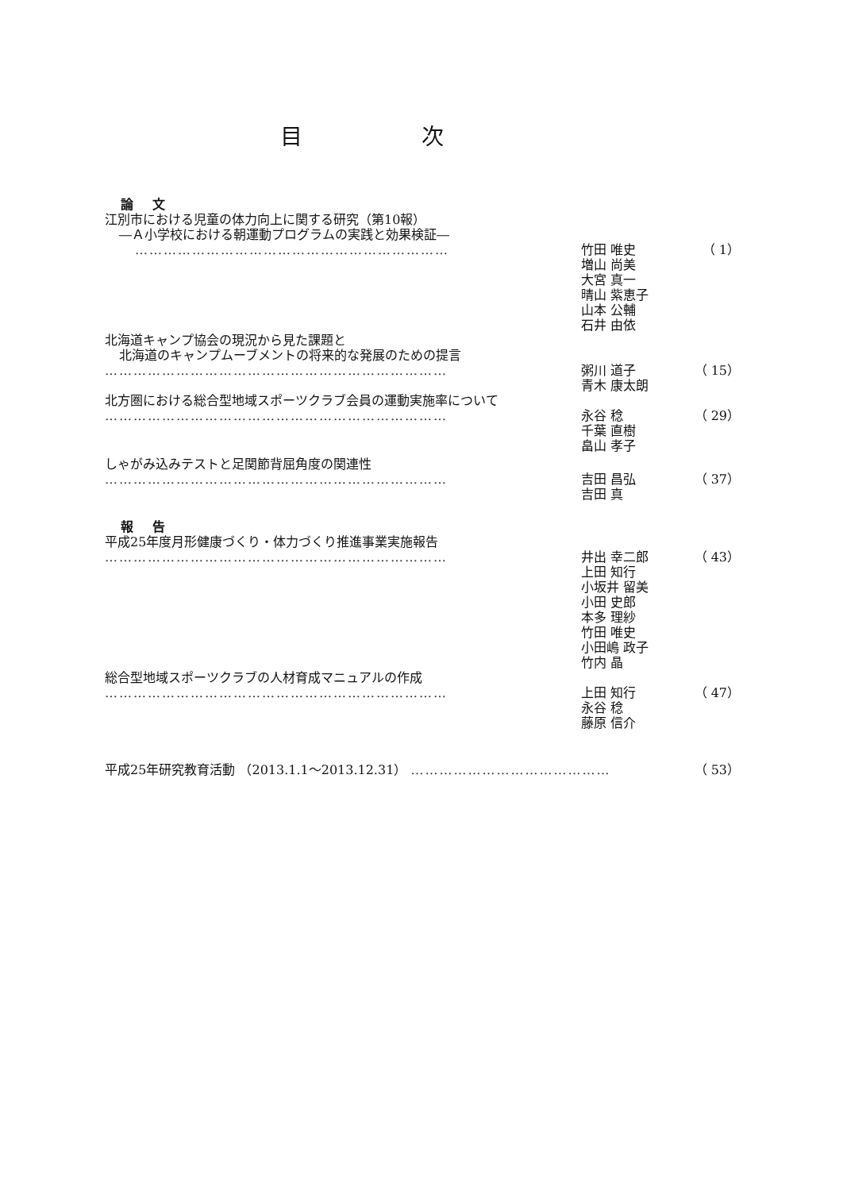目次
論文
江別市における児童の体力向上に関する研究（第10報）
―Ａ小学校における朝運動プログラムの実践と効果検証―
………………………………………………………… 竹田 唯史
増山 尚美
大宮 真一
晴山 紫恵子
山本 公輔
石井 由依
（ 1）
北海道キャンプ協会の現況から見た課題と
北海道のキャンプムーブメントの将来的な発展のための提言
……………………………………………………………… 粥川 道子
青木 康太朗
（ 15）
北方圏における総合型地域スポーツクラブ会員の運動実施率について
……………………………………………………………… 永谷 稔
千葉 直樹
畠山 孝子
（ 29）
しゃがみ込みテストと足関節背屈角度の関連性
……………………………………………………………… 吉田 昌弘
吉田 真
（ 37）
報告
平成25年度月形健康づくり・体力づくり推進事業実施報告
……………………………………………………………… 井出 幸二郎
上田 知行
小坂井 留美
小田 史郎
本多 理紗
竹田 唯史
小田嶋 政子
竹内 晶
（ 43）
総合型地域スポーツクラブの人材育成マニュアルの作成
……………………………………………………………… 上田 知行
永谷 稔
藤原 信介
（ 47）
平成25年研究教育活動 （2013.1.1～2013.12.31） …………………………………… （ 53）